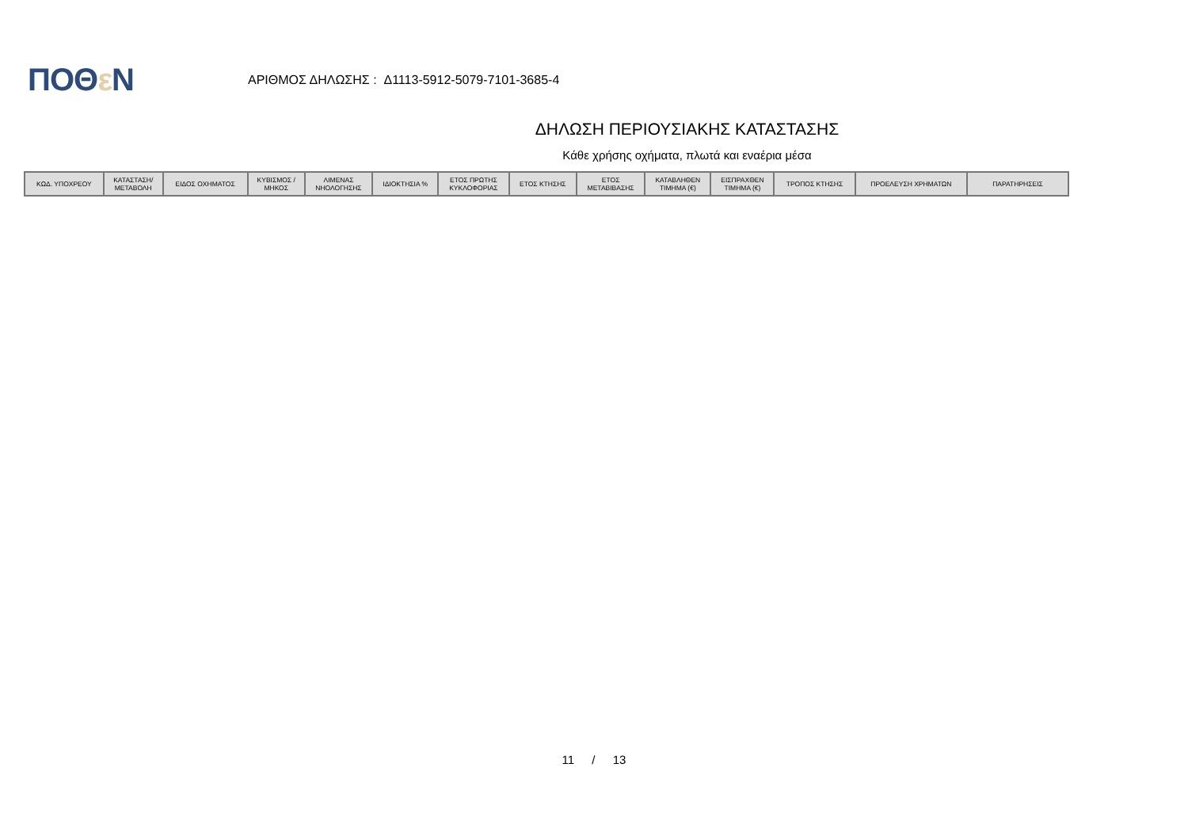ΠΟΘε Ν
ΑΡΙΘΜΟΣ ΔΗΛΩΣΗΣ : Δ1113-5912-5079-7101-3685-4
ΔΗΛΩΣΗ ΠΕΡΙΟΥΣΙΑΚΗΣ ΚΑΤΑΣΤΑΣΗΣ
Κάθε χρήσης οχήματα, πλωτά και εναέρια μέσα
| ΚΩΔ. ΥΠΟΧΡΕΟΥ | ΚΑΤΑΣΤΑΣΗ/ ΜΕΤΑΒΟΛΗ | ΕΙΔΟΣ ΟΧΗΜΑΤΟΣ | ΚΥΒΙΣΜΟΣ / ΜΗΚΟΣ | ΛΙΜΕΝΑΣ ΝΗΟΛΟΓΗΣΗΣ | ΙΔΙΟΚΤΗΣΙΑ % | ΕΤΟΣ ΠΡΩΤΗΣ ΚΥΚΛΟΦΟΡΙΑΣ | ΕΤΟΣ ΚΤΗΣΗΣ | ΕΤΟΣ ΜΕΤΑΒΙΒΑΣΗΣ | ΚΑΤΑΒΛΗΘΕΝ ΤΙΜΗΜΑ (€) | ΕΙΣΠΡΑΧΘΕΝ ΤΙΜΗΜΑ (€) | ΤΡΟΠΟΣ ΚΤΗΣΗΣ | ΠΡΟΕΛΕΥΣΗ ΧΡΗΜΑΤΩΝ | ΠΑΡΑΤΗΡΗΣΕΙΣ |
| --- | --- | --- | --- | --- | --- | --- | --- | --- | --- | --- | --- | --- | --- |
11 / 13